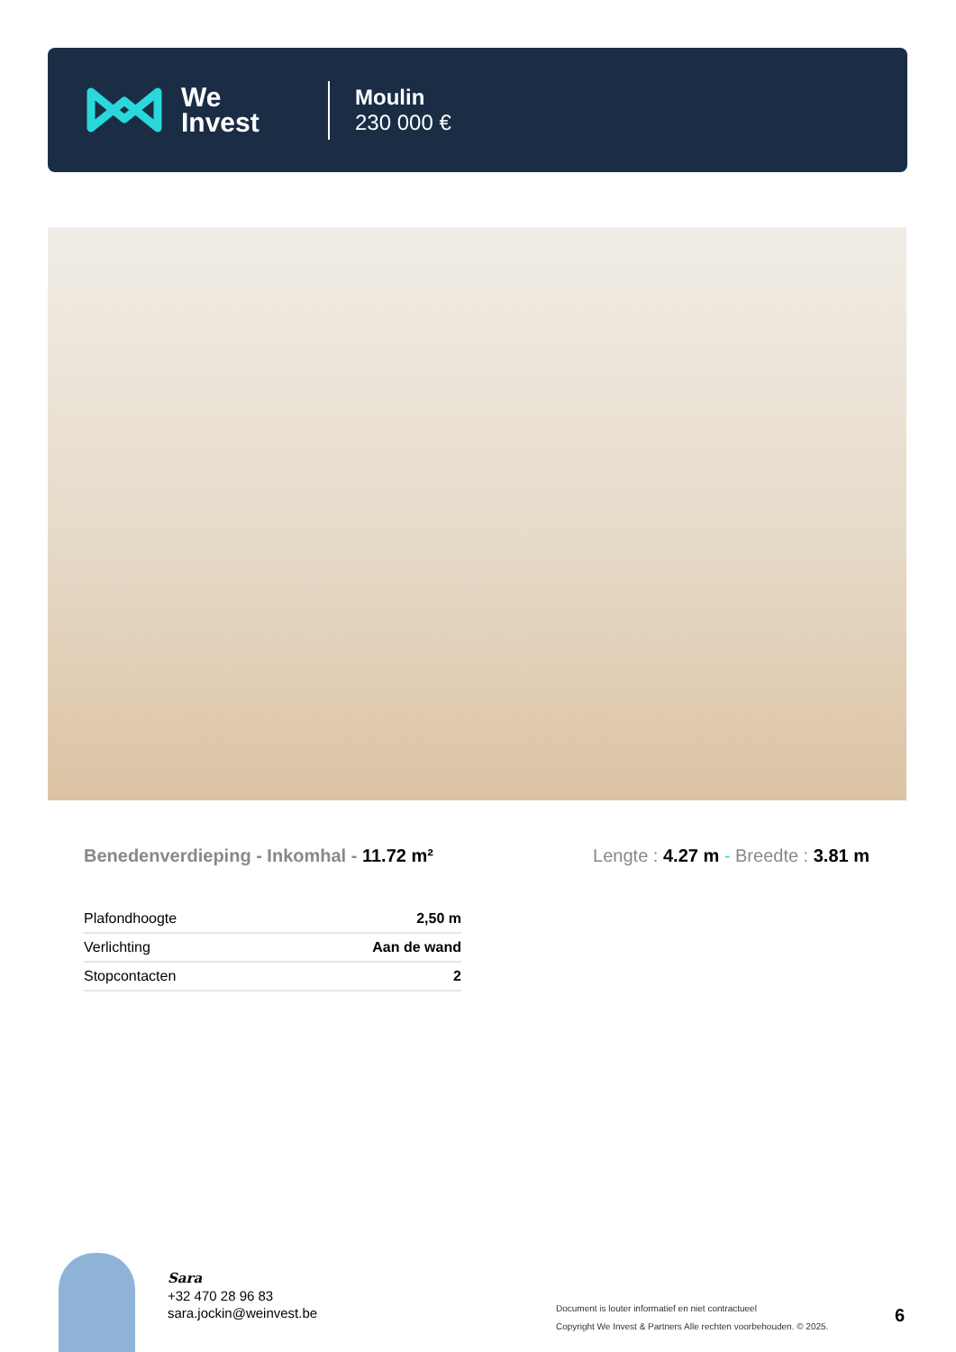We
Invest
Moulin
230 000 €
Benedenverdieping - Inkomhal - 11.72 m²
Lengte : 4.27 m - Breedte : 3.81 m
| Plafondhoogte | 2,50 m |
| Verlichting | Aan de wand |
| Stopcontacten | 2 |
Sara
+32 470 28 96 83
sara.jockin@weinvest.be
Document is louter informatief en niet contractueel
Copyright We Invest & Partners Alle rechten voorbehouden. © 2025.
6